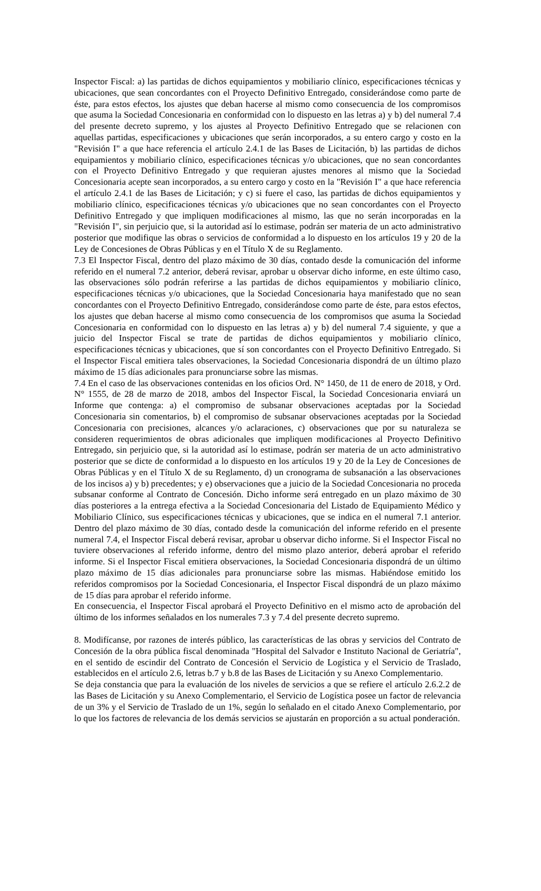Inspector Fiscal: a) las partidas de dichos equipamientos y mobiliario clínico, especificaciones técnicas y ubicaciones, que sean concordantes con el Proyecto Definitivo Entregado, considerándose como parte de éste, para estos efectos, los ajustes que deban hacerse al mismo como consecuencia de los compromisos que asuma la Sociedad Concesionaria en conformidad con lo dispuesto en las letras a) y b) del numeral 7.4 del presente decreto supremo, y los ajustes al Proyecto Definitivo Entregado que se relacionen con aquellas partidas, especificaciones y ubicaciones que serán incorporados, a su entero cargo y costo en la "Revisión I" a que hace referencia el artículo 2.4.1 de las Bases de Licitación, b) las partidas de dichos equipamientos y mobiliario clínico, especificaciones técnicas y/o ubicaciones, que no sean concordantes con el Proyecto Definitivo Entregado y que requieran ajustes menores al mismo que la Sociedad Concesionaria acepte sean incorporados, a su entero cargo y costo en la "Revisión I" a que hace referencia el artículo 2.4.1 de las Bases de Licitación; y c) si fuere el caso, las partidas de dichos equipamientos y mobiliario clínico, especificaciones técnicas y/o ubicaciones que no sean concordantes con el Proyecto Definitivo Entregado y que impliquen modificaciones al mismo, las que no serán incorporadas en la "Revisión I", sin perjuicio que, si la autoridad así lo estimase, podrán ser materia de un acto administrativo posterior que modifique las obras o servicios de conformidad a lo dispuesto en los artículos 19 y 20 de la Ley de Concesiones de Obras Públicas y en el Título X de su Reglamento.
7.3 El Inspector Fiscal, dentro del plazo máximo de 30 días, contado desde la comunicación del informe referido en el numeral 7.2 anterior, deberá revisar, aprobar u observar dicho informe, en este último caso, las observaciones sólo podrán referirse a las partidas de dichos equipamientos y mobiliario clínico, especificaciones técnicas y/o ubicaciones, que la Sociedad Concesionaria haya manifestado que no sean concordantes con el Proyecto Definitivo Entregado, considerándose como parte de éste, para estos efectos, los ajustes que deban hacerse al mismo como consecuencia de los compromisos que asuma la Sociedad Concesionaria en conformidad con lo dispuesto en las letras a) y b) del numeral 7.4 siguiente, y que a juicio del Inspector Fiscal se trate de partidas de dichos equipamientos y mobiliario clínico, especificaciones técnicas y ubicaciones, que sí son concordantes con el Proyecto Definitivo Entregado. Si el Inspector Fiscal emitiera tales observaciones, la Sociedad Concesionaria dispondrá de un último plazo máximo de 15 días adicionales para pronunciarse sobre las mismas.
7.4 En el caso de las observaciones contenidas en los oficios Ord. N° 1450, de 11 de enero de 2018, y Ord. N° 1555, de 28 de marzo de 2018, ambos del Inspector Fiscal, la Sociedad Concesionaria enviará un Informe que contenga: a) el compromiso de subsanar observaciones aceptadas por la Sociedad Concesionaria sin comentarios, b) el compromiso de subsanar observaciones aceptadas por la Sociedad Concesionaria con precisiones, alcances y/o aclaraciones, c) observaciones que por su naturaleza se consideren requerimientos de obras adicionales que impliquen modificaciones al Proyecto Definitivo Entregado, sin perjuicio que, si la autoridad así lo estimase, podrán ser materia de un acto administrativo posterior que se dicte de conformidad a lo dispuesto en los artículos 19 y 20 de la Ley de Concesiones de Obras Públicas y en el Título X de su Reglamento, d) un cronograma de subsanación a las observaciones de los incisos a) y b) precedentes; y e) observaciones que a juicio de la Sociedad Concesionaria no proceda subsanar conforme al Contrato de Concesión. Dicho informe será entregado en un plazo máximo de 30 días posteriores a la entrega efectiva a la Sociedad Concesionaria del Listado de Equipamiento Médico y Mobiliario Clínico, sus especificaciones técnicas y ubicaciones, que se indica en el numeral 7.1 anterior. Dentro del plazo máximo de 30 días, contado desde la comunicación del informe referido en el presente numeral 7.4, el Inspector Fiscal deberá revisar, aprobar u observar dicho informe. Si el Inspector Fiscal no tuviere observaciones al referido informe, dentro del mismo plazo anterior, deberá aprobar el referido informe. Si el Inspector Fiscal emitiera observaciones, la Sociedad Concesionaria dispondrá de un último plazo máximo de 15 días adicionales para pronunciarse sobre las mismas. Habiéndose emitido los referidos compromisos por la Sociedad Concesionaria, el Inspector Fiscal dispondrá de un plazo máximo de 15 días para aprobar el referido informe.
En consecuencia, el Inspector Fiscal aprobará el Proyecto Definitivo en el mismo acto de aprobación del último de los informes señalados en los numerales 7.3 y 7.4 del presente decreto supremo.
8. Modifícanse, por razones de interés público, las características de las obras y servicios del Contrato de Concesión de la obra pública fiscal denominada "Hospital del Salvador e Instituto Nacional de Geriatría", en el sentido de escindir del Contrato de Concesión el Servicio de Logística y el Servicio de Traslado, establecidos en el artículo 2.6, letras b.7 y b.8 de las Bases de Licitación y su Anexo Complementario.
Se deja constancia que para la evaluación de los niveles de servicios a que se refiere el artículo 2.6.2.2 de las Bases de Licitación y su Anexo Complementario, el Servicio de Logística posee un factor de relevancia de un 3% y el Servicio de Traslado de un 1%, según lo señalado en el citado Anexo Complementario, por lo que los factores de relevancia de los demás servicios se ajustarán en proporción a su actual ponderación.